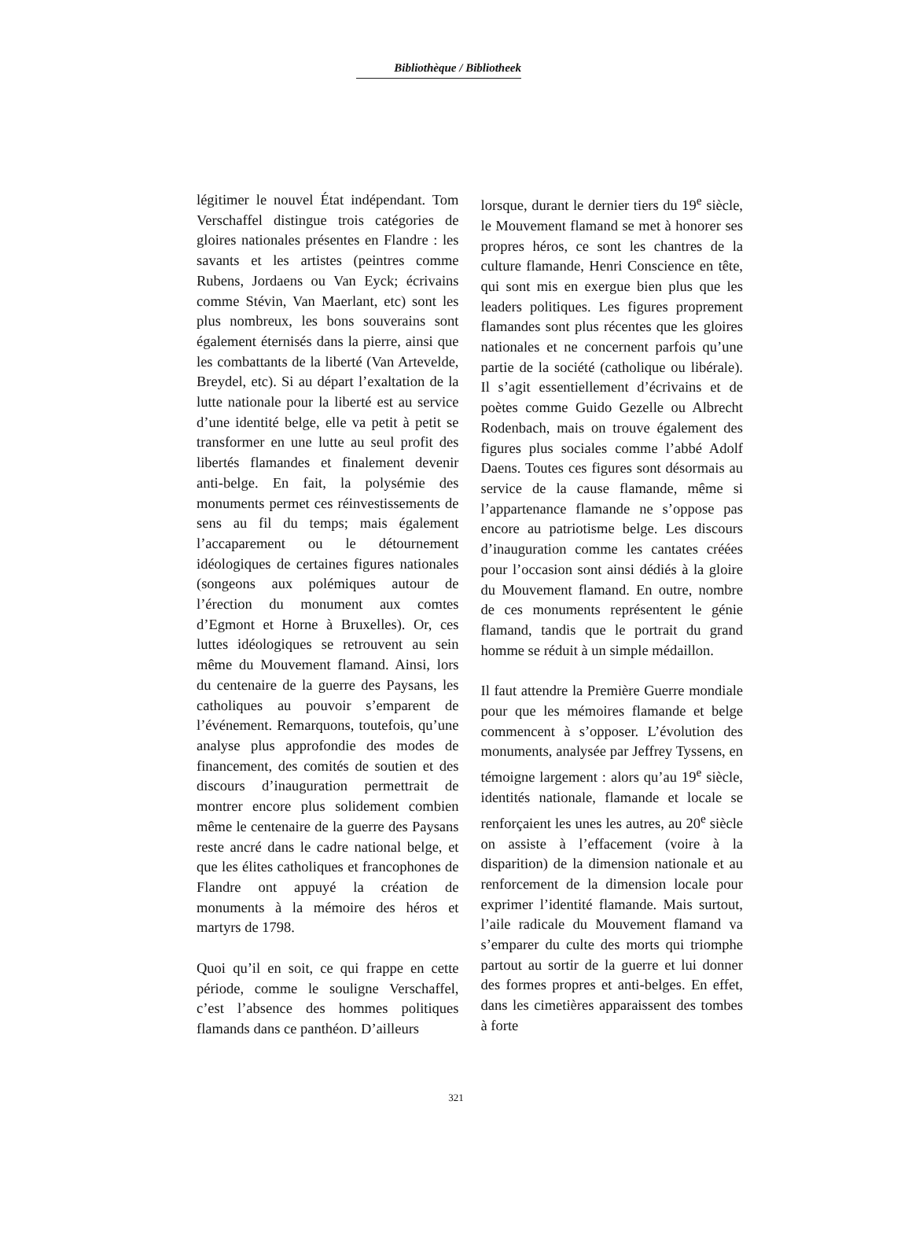Bibliothèque / Bibliotheek
légitimer le nouvel État indépendant. Tom Verschaffel distingue trois catégories de gloires nationales présentes en Flandre : les savants et les artistes (peintres comme Rubens, Jordaens ou Van Eyck; écrivains comme Stévin, Van Maerlant, etc) sont les plus nombreux, les bons souverains sont également éternisés dans la pierre, ainsi que les combattants de la liberté (Van Artevelde, Breydel, etc). Si au départ l’exaltation de la lutte nationale pour la liberté est au service d’une identité belge, elle va petit à petit se transformer en une lutte au seul profit des libertés flamandes et finalement devenir anti-belge. En fait, la polysémie des monuments permet ces réinvestissements de sens au fil du temps; mais également l’accaparement ou le détournement idéologiques de certaines figures nationales (songeons aux polémiques autour de l’érection du monument aux comtes d’Egmont et Horne à Bruxelles). Or, ces luttes idéologiques se retrouvent au sein même du Mouvement flamand. Ainsi, lors du centenaire de la guerre des Paysans, les catholiques au pouvoir s’emparent de l’événement. Remarquons, toutefois, qu’une analyse plus approfondie des modes de financement, des comités de soutien et des discours d’inauguration permettrait de montrer encore plus solidement combien même le centenaire de la guerre des Paysans reste ancré dans le cadre national belge, et que les élites catholiques et francophones de Flandre ont appuyé la création de monuments à la mémoire des héros et martyrs de 1798.
Quoi qu’il en soit, ce qui frappe en cette période, comme le souligne Verschaffel, c’est l’absence des hommes politiques flamands dans ce panthéon. D’ailleurs
lorsque, durant le dernier tiers du 19<sup>e</sup> siècle, le Mouvement flamand se met à honorer ses propres héros, ce sont les chantres de la culture flamande, Henri Conscience en tête, qui sont mis en exergue bien plus que les leaders politiques. Les figures proprement flamandes sont plus récentes que les gloires nationales et ne concernent parfois qu’une partie de la société (catholique ou libérale). Il s’agit essentiellement d’écrivains et de poètes comme Guido Gezelle ou Albrecht Rodenbach, mais on trouve également des figures plus sociales comme l’abbé Adolf Daens. Toutes ces figures sont désormais au service de la cause flamande, même si l’appartenance flamande ne s’oppose pas encore au patriotisme belge. Les discours d’inauguration comme les cantates créées pour l’occasion sont ainsi dédiés à la gloire du Mouvement flamand. En outre, nombre de ces monuments représentent le génie flamand, tandis que le portrait du grand homme se réduit à un simple médaillon.
Il faut attendre la Première Guerre mondiale pour que les mémoires flamande et belge commencent à s’opposer. L’évolution des monuments, analysée par Jeffrey Tyssens, en témoigne largement : alors qu’au 19<sup>e</sup> siècle, identités nationale, flamande et locale se renforçaient les unes les autres, au 20<sup>e</sup> siècle on assiste à l’effacement (voire à la disparition) de la dimension nationale et au renforcement de la dimension locale pour exprimer l’identité flamande. Mais surtout, l’aile radicale du Mouvement flamand va s’emparer du culte des morts qui triomphe partout au sortir de la guerre et lui donner des formes propres et anti-belges. En effet, dans les cimetières apparaissent des tombes à forte
321